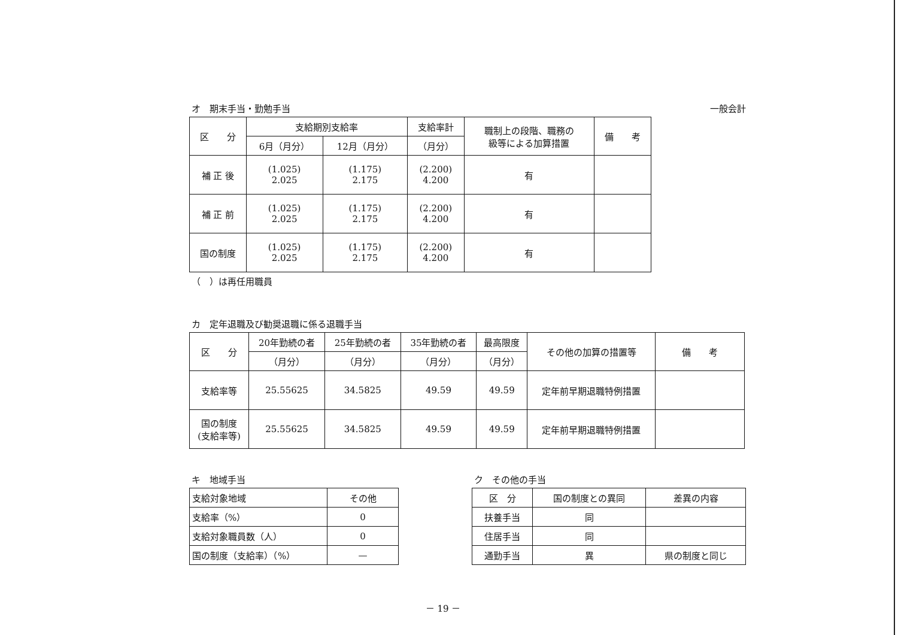オ　期末手当・勤勉手当 一般会計
| 区 分 | 支給期別支給率 | | 支給率計 | 職制上の段階、職務の 級等による加算措置 | 備 考 |
| --- | --- | --- | --- | --- | --- |
| | 6月（月分） | 12月（月分） | （月分） | | |
| 補 正 後 | (1.025) 2.025 | (1.175) 2.175 | (2.200) 4.200 | 有 | |
| 補 正 前 | (1.025) 2.025 | (1.175) 2.175 | (2.200) 4.200 | 有 | |
| 国の制度 | (1.025) 2.025 | (1.175) 2.175 | (2.200) 4.200 | 有 | |
（　）は再任用職員
カ　定年退職及び勧奨退職に係る退職手当
| 区 分 | 20年勤続の者 | 25年勤続の者 | 35年勤続の者 | 最高限度 | その他の加算の措置等 | 備 考 |
| --- | --- | --- | --- | --- | --- | --- |
| | （月分） | （月分） | （月分） | （月分） | | |
| 支給率等 | 25.55625 | 34.5825 | 49.59 | 49.59 | 定年前早期退職特例措置 | |
| 国の制度 (支給率等) | 25.55625 | 34.5825 | 49.59 | 49.59 | 定年前早期退職特例措置 | |
キ　地域手当
| 支給対象地域 | その他 |
| 支給率（%） | 0 |
| 支給対象職員数（人） | 0 |
| 国の制度（支給率）（%） | — |
ク　その他の手当
| 区 分 | 国の制度との異同 | 差異の内容 |
| --- | --- | --- |
| 扶養手当 | 同 | |
| 住居手当 | 同 | |
| 通勤手当 | 異 | 県の制度と同じ |
－ 19 －